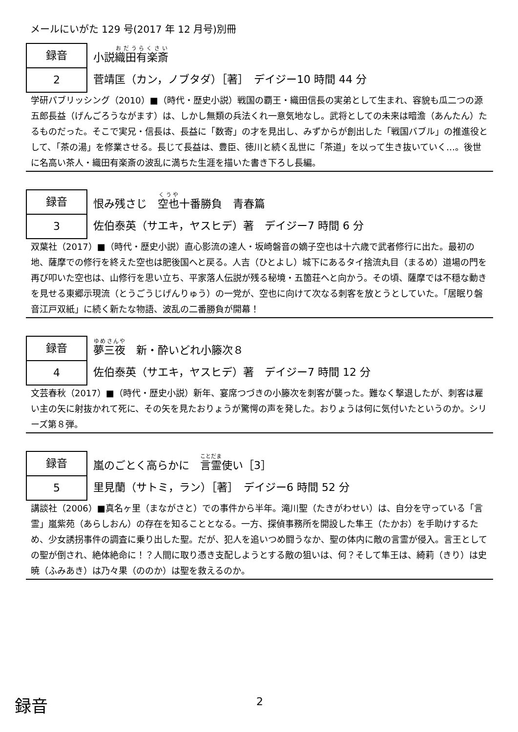メールにいがた 129 号(2017 年 12 月号)別冊
録音
2
小説織田有楽斎
菅靖匡（カン，ノブタダ）［著］　デイジー10 時間 44 分
学研パブリッシング（2010）■（時代・歴史小説）戦国の覇王・織田信長の実弟として生まれ、容貌も瓜二つの源五郎長益（げんごろうながます）は、しかし無類の兵法くれ一意気地なし。武将としての未来は暗澹（あんたん）たるものだった。そこで実兄・信長は、長益に「数寄」の才を見出し、みずからが創出した「戦国バブル」の推進役として、「茶の湯」を修業させる。長じて長益は、豊臣、徳川と続く乱世に「茶道」を以って生き抜いていく…。後世に名高い茶人・織田有楽斎の波乱に満ちた生涯を描いた書き下ろし長編。
録音
3
恨み残さじ　空也十番勝負　青春篇
佐伯泰英（サエキ，ヤスヒデ）著　デイジー7 時間 6 分
双葉社（2017）■（時代・歴史小説）直心影流の達人・坂崎磐音の嫡子空也は十六歳で武者修行に出た。最初の地、薩摩での修行を終えた空也は肥後国へと戻る。人吉（ひとよし）城下にあるタイ捨流丸目（まるめ）道場の門を再び叩いた空也は、山修行を思い立ち、平家落人伝説が残る秘境・五箇荘へと向かう。その頃、薩摩では不穏な動きを見せる東郷示現流（とうごうじげんりゅう）の一党が、空也に向けて次なる刺客を放とうとしていた。「居眠り磐音江戸双紙」に続く新たな物語、波乱の二番勝負が開幕！
録音
4
夢三夜　新・酔いどれ小籐次８
佐伯泰英（サエキ，ヤスヒデ）著　デイジー7 時間 12 分
文芸春秋（2017）■（時代・歴史小説）新年、宴席つづきの小籐次を刺客が襲った。難なく撃退したが、刺客は雇い主の矢に射抜かれて死に、その矢を見たおりょうが驚愕の声を発した。おりょうは何に気付いたというのか。シリーズ第８弾。
録音
5
嵐のごとく高らかに　言霊使い［3］
里見蘭（サトミ，ラン）［著］　デイジー6 時間 52 分
講談社（2006）■真名ヶ里（まながさと）での事件から半年。滝川聖（たきがわせい）は、自分を守っている「言霊」嵐紫苑（あらしおん）の存在を知ることとなる。一方、探偵事務所を開設した隼王（たかお）を手助けするため、少女誘拐事件の調査に乗り出した聖。だが、犯人を追いつめ闘うなか、聖の体内に敵の言霊が侵入。言王としての聖が倒され、絶体絶命に！？人間に取り憑き支配しようとする敵の狙いは、何？そして隼王は、綺莉（きり）は史暁（ふみあき）は乃々果（ののか）は聖を救えるのか。
録音 2